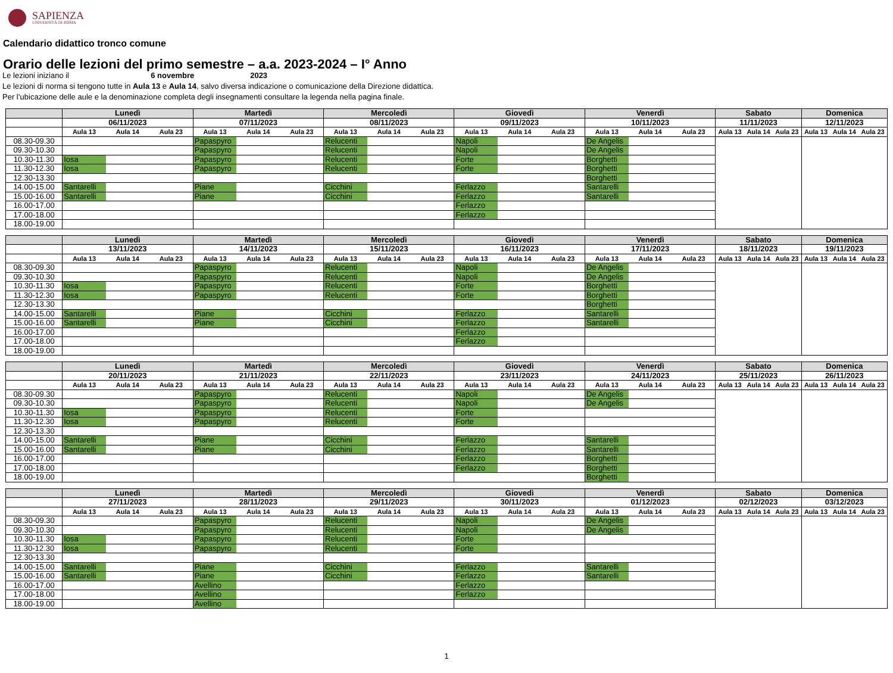SAPIENZA
UNIVERSITÀ DI ROMA
Calendario didattico tronco comune
Orario delle lezioni del primo semestre – a.a. 2023-2024 – I° Anno
Le lezioni iniziano il 6 novembre 2023
Le lezioni di norma si tengono tutte in Aula 13 e Aula 14, salvo diversa indicazione o comunicazione della Direzione didattica.
Per l’ubicazione delle aule e la denominazione completa degli insegnamenti consultare la legenda nella pagina finale.
| | Lunedì | | | Martedì | | | Mercoledì | | | Giovedì | | | Venerdì | | | Sabato | | | Domenica | | |
| --- | --- | --- | --- | --- | --- | --- | --- | --- | --- | --- | --- | --- | --- | --- | --- | --- | --- | --- | --- | --- | --- |
| | 06/11/2023 | | | 07/11/2023 | | | 08/11/2023 | | | 09/11/2023 | | | 10/11/2023 | | | 11/11/2023 | | | 12/11/2023 | | |
| | Aula 13 | Aula 14 | Aula 23 | Aula 13 | Aula 14 | Aula 23 | Aula 13 | Aula 14 | Aula 23 | Aula 13 | Aula 14 | Aula 23 | Aula 13 | Aula 14 | Aula 23 | Aula 13 | Aula 14 | Aula 23 | Aula 13 | Aula 14 | Aula 23 |
| 08.30-09.30 | | | | Papaspyro | | | Relucenti | | | Napoli | | | De Angelis | | | | | | | | |
| 09.30-10.30 | | | | Papaspyro | | | Relucenti | | | Napoli | | | De Angelis | | | | | | | | |
| 10.30-11.30 | Iosa | | | Papaspyro | | | Relucenti | | | Forte | | | Borghetti | | | | | | | | |
| 11.30-12.30 | Iosa | | | Papaspyro | | | Relucenti | | | Forte | | | Borghetti | | | | | | | | |
| 12.30-13.30 | | | | | | | | | | | | | Borghetti | | | | | | | | |
| 14.00-15.00 | Santarelli | | | Piane | | | Cicchini | | | Ferlazzo | | | Santarelli | | | | | | | | |
| 15.00-16.00 | Santarelli | | | Piane | | | Cicchini | | | Ferlazzo | | | Santarelli | | | | | | | | |
| 16.00-17.00 | | | | | | | | | | Ferlazzo | | | | | | | | | | | |
| 17.00-18.00 | | | | | | | | | | Ferlazzo | | | | | | | | | | | |
| 18.00-19.00 | | | | | | | | | | | | | | | | | | | | | |
| | Lunedì | | | Martedì | | | Mercoledì | | | Giovedì | | | Venerdì | | | Sabato | | | Domenica | | |
| --- | --- | --- | --- | --- | --- | --- | --- | --- | --- | --- | --- | --- | --- | --- | --- | --- | --- | --- | --- | --- | --- |
| | 13/11/2023 | | | 14/11/2023 | | | 15/11/2023 | | | 16/11/2023 | | | 17/11/2023 | | | 18/11/2023 | | | 19/11/2023 | | |
| | Aula 13 | Aula 14 | Aula 23 | Aula 13 | Aula 14 | Aula 23 | Aula 13 | Aula 14 | Aula 23 | Aula 13 | Aula 14 | Aula 23 | Aula 13 | Aula 14 | Aula 23 | Aula 13 | Aula 14 | Aula 23 | Aula 13 | Aula 14 | Aula 23 |
| 08.30-09.30 | | | | Papaspyro | | | Relucenti | | | Napoli | | | De Angelis | | | | | | | | |
| 09.30-10.30 | | | | Papaspyro | | | Relucenti | | | Napoli | | | De Angelis | | | | | | | | |
| 10.30-11.30 | Iosa | | | Papaspyro | | | Relucenti | | | Forte | | | Borghetti | | | | | | | | |
| 11.30-12.30 | Iosa | | | Papaspyro | | | Relucenti | | | Forte | | | Borghetti | | | | | | | | |
| 12.30-13.30 | | | | | | | | | | | | | Borghetti | | | | | | | | |
| 14.00-15.00 | Santarelli | | | Piane | | | Cicchini | | | Ferlazzo | | | Santarelli | | | | | | | | |
| 15.00-16.00 | Santarelli | | | Piane | | | Cicchini | | | Ferlazzo | | | Santarelli | | | | | | | | |
| 16.00-17.00 | | | | | | | | | | Ferlazzo | | | | | | | | | | | |
| 17.00-18.00 | | | | | | | | | | Ferlazzo | | | | | | | | | | | |
| 18.00-19.00 | | | | | | | | | | | | | | | | | | | | | |
| | Lunedì | | | Martedì | | | Mercoledì | | | Giovedì | | | Venerdì | | | Sabato | | | Domenica | | |
| --- | --- | --- | --- | --- | --- | --- | --- | --- | --- | --- | --- | --- | --- | --- | --- | --- | --- | --- | --- | --- | --- |
| | 20/11/2023 | | | 21/11/2023 | | | 22/11/2023 | | | 23/11/2023 | | | 24/11/2023 | | | 25/11/2023 | | | 26/11/2023 | | |
| | Aula 13 | Aula 14 | Aula 23 | Aula 13 | Aula 14 | Aula 23 | Aula 13 | Aula 14 | Aula 23 | Aula 13 | Aula 14 | Aula 23 | Aula 13 | Aula 14 | Aula 23 | Aula 13 | Aula 14 | Aula 23 | Aula 13 | Aula 14 | Aula 23 |
| 08.30-09.30 | | | | Papaspyro | | | Relucenti | | | Napoli | | | De Angelis | | | | | | | | |
| 09.30-10.30 | | | | Papaspyro | | | Relucenti | | | Napoli | | | De Angelis | | | | | | | | |
| 10.30-11.30 | Iosa | | | Papaspyro | | | Relucenti | | | Forte | | | | | | | | | | | |
| 11.30-12.30 | Iosa | | | Papaspyro | | | Relucenti | | | Forte | | | | | | | | | | | |
| 12.30-13.30 | | | | | | | | | | | | | | | | | | | | | |
| 14.00-15.00 | Santarelli | | | Piane | | | Cicchini | | | Ferlazzo | | | Santarelli | | | | | | | | |
| 15.00-16.00 | Santarelli | | | Piane | | | Cicchini | | | Ferlazzo | | | Santarelli | | | | | | | | |
| 16.00-17.00 | | | | | | | | | | Ferlazzo | | | Borghetti | | | | | | | | |
| 17.00-18.00 | | | | | | | | | | Ferlazzo | | | Borghetti | | | | | | | | |
| 18.00-19.00 | | | | | | | | | | | | | Borghetti | | | | | | | | |
| | Lunedì | | | Martedì | | | Mercoledì | | | Giovedì | | | Venerdì | | | Sabato | | | Domenica | | |
| --- | --- | --- | --- | --- | --- | --- | --- | --- | --- | --- | --- | --- | --- | --- | --- | --- | --- | --- | --- | --- | --- |
| | 27/11/2023 | | | 28/11/2023 | | | 29/11/2023 | | | 30/11/2023 | | | 01/12/2023 | | | 02/12/2023 | | | 03/12/2023 | | |
| | Aula 13 | Aula 14 | Aula 23 | Aula 13 | Aula 14 | Aula 23 | Aula 13 | Aula 14 | Aula 23 | Aula 13 | Aula 14 | Aula 23 | Aula 13 | Aula 14 | Aula 23 | Aula 13 | Aula 14 | Aula 23 | Aula 13 | Aula 14 | Aula 23 |
| 08.30-09.30 | | | | Papaspyro | | | Relucenti | | | Napoli | | | De Angelis | | | | | | | | |
| 09.30-10.30 | | | | Papaspyro | | | Relucenti | | | Napoli | | | De Angelis | | | | | | | | |
| 10.30-11.30 | Iosa | | | Papaspyro | | | Relucenti | | | Forte | | | | | | | | | | | |
| 11.30-12.30 | Iosa | | | Papaspyro | | | Relucenti | | | Forte | | | | | | | | | | | |
| 12.30-13.30 | | | | | | | | | | | | | | | | | | | | | |
| 14.00-15.00 | Santarelli | | | Piane | | | Cicchini | | | Ferlazzo | | | Santarelli | | | | | | | | |
| 15.00-16.00 | Santarelli | | | Piane | | | Cicchini | | | Ferlazzo | | | Santarelli | | | | | | | | |
| 16.00-17.00 | | | | Avellino | | | | | | Ferlazzo | | | | | | | | | | | |
| 17.00-18.00 | | | | Avellino | | | | | | Ferlazzo | | | | | | | | | | | |
| 18.00-19.00 | | | | Avellino | | | | | | | | | | | | | | | | | |
1